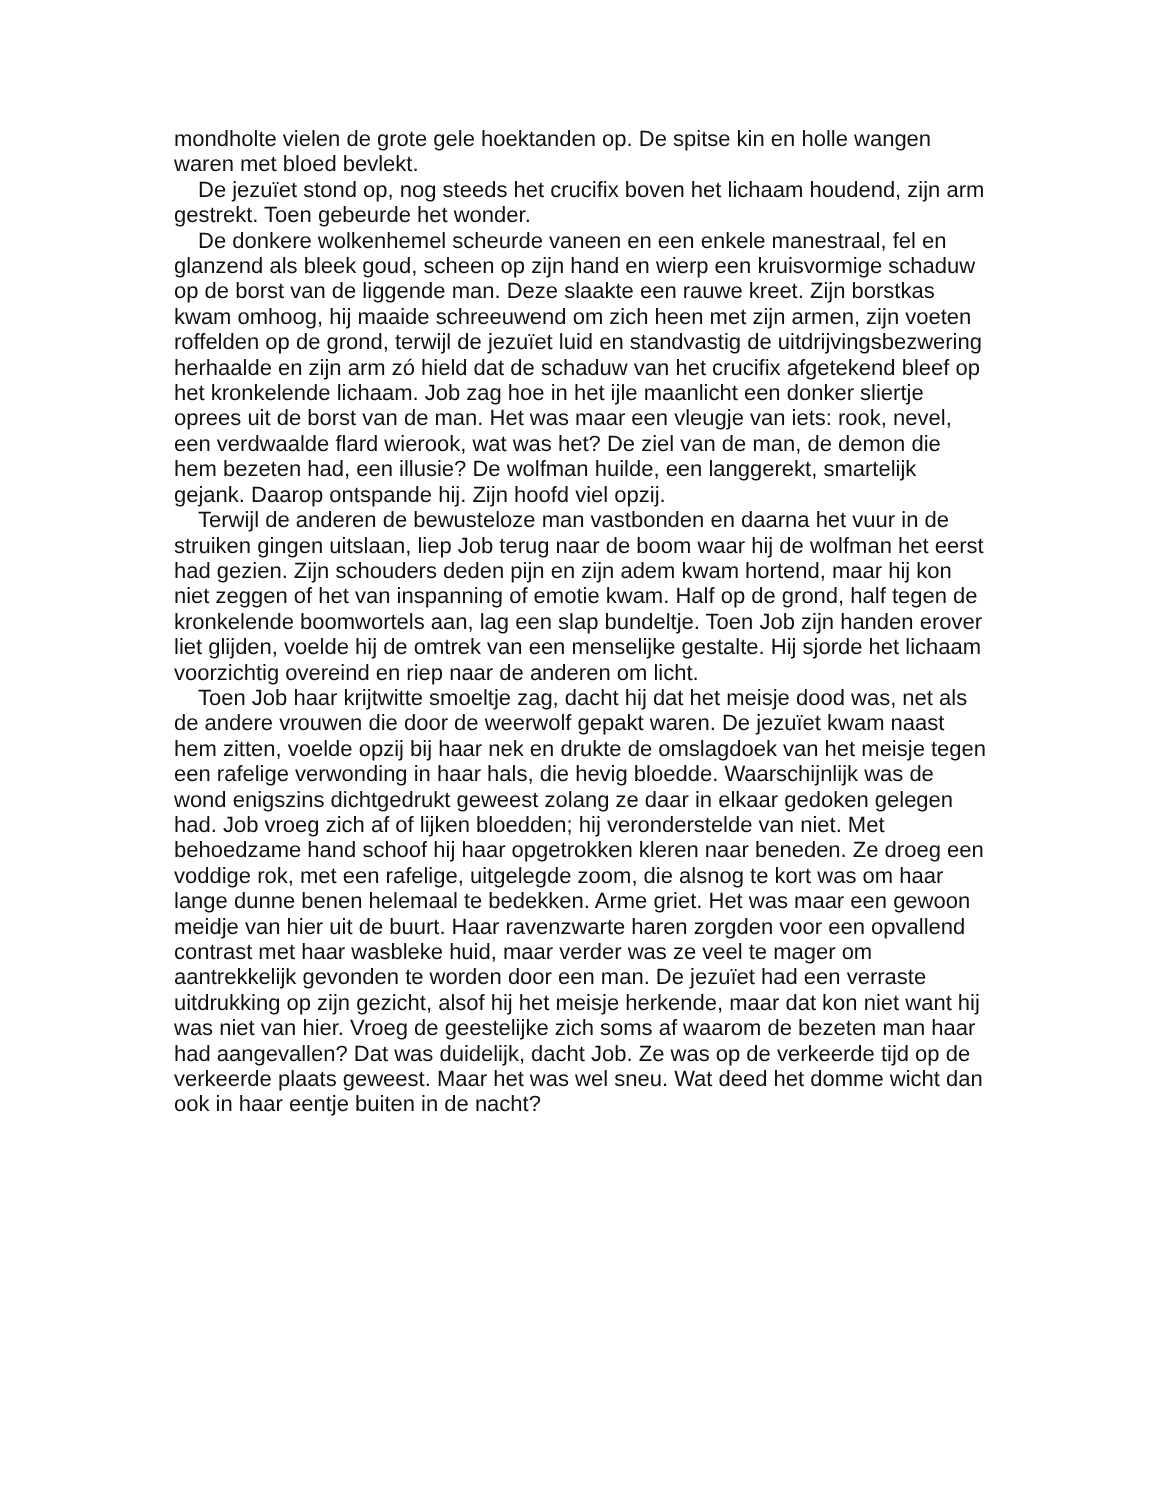mondholte vielen de grote gele hoektanden op. De spitse kin en holle wangen waren met bloed bevlekt.
De jezuïet stond op, nog steeds het crucifix boven het lichaam houdend, zijn arm gestrekt. Toen gebeurde het wonder.
De donkere wolkenhemel scheurde vaneen en een enkele manestraal, fel en glanzend als bleek goud, scheen op zijn hand en wierp een kruisvormige schaduw op de borst van de liggende man. Deze slaakte een rauwe kreet. Zijn borstkas kwam omhoog, hij maaide schreeuwend om zich heen met zijn armen, zijn voeten roffelden op de grond, terwijl de jezuïet luid en standvastig de uitdrijvingsbezwering herhaalde en zijn arm zó hield dat de schaduw van het crucifix afgetekend bleef op het kronkelende lichaam. Job zag hoe in het ijle maanlicht een donker sliertje oprees uit de borst van de man. Het was maar een vleugje van iets: rook, nevel, een verdwaalde flard wierook, wat was het? De ziel van de man, de demon die hem bezeten had, een illusie? De wolfman huilde, een langgerekt, smartelijk gejank. Daarop ontspande hij. Zijn hoofd viel opzij.
Terwijl de anderen de bewusteloze man vastbonden en daarna het vuur in de struiken gingen uitslaan, liep Job terug naar de boom waar hij de wolfman het eerst had gezien. Zijn schouders deden pijn en zijn adem kwam hortend, maar hij kon niet zeggen of het van inspanning of emotie kwam. Half op de grond, half tegen de kronkelende boomwortels aan, lag een slap bundeltje. Toen Job zijn handen erover liet glijden, voelde hij de omtrek van een menselijke gestalte. Hij sjorde het lichaam voorzichtig overeind en riep naar de anderen om licht.
Toen Job haar krijtwitte smoeltje zag, dacht hij dat het meisje dood was, net als de andere vrouwen die door de weerwolf gepakt waren. De jezuïet kwam naast hem zitten, voelde opzij bij haar nek en drukte de omslagdoek van het meisje tegen een rafelige verwonding in haar hals, die hevig bloedde. Waarschijnlijk was de wond enigszins dichtgedrukt geweest zolang ze daar in elkaar gedoken gelegen had. Job vroeg zich af of lijken bloedden; hij veronderstelde van niet. Met behoedzame hand schoof hij haar opgetrokken kleren naar beneden. Ze droeg een voddige rok, met een rafelige, uitgelegde zoom, die alsnog te kort was om haar lange dunne benen helemaal te bedekken. Arme griet. Het was maar een gewoon meidje van hier uit de buurt. Haar ravenzwarte haren zorgden voor een opvallend contrast met haar wasbleke huid, maar verder was ze veel te mager om aantrekkelijk gevonden te worden door een man. De jezuïet had een verraste uitdrukking op zijn gezicht, alsof hij het meisje herkende, maar dat kon niet want hij was niet van hier. Vroeg de geestelijke zich soms af waarom de bezeten man haar had aangevallen? Dat was duidelijk, dacht Job. Ze was op de verkeerde tijd op de verkeerde plaats geweest. Maar het was wel sneu. Wat deed het domme wicht dan ook in haar eentje buiten in de nacht?